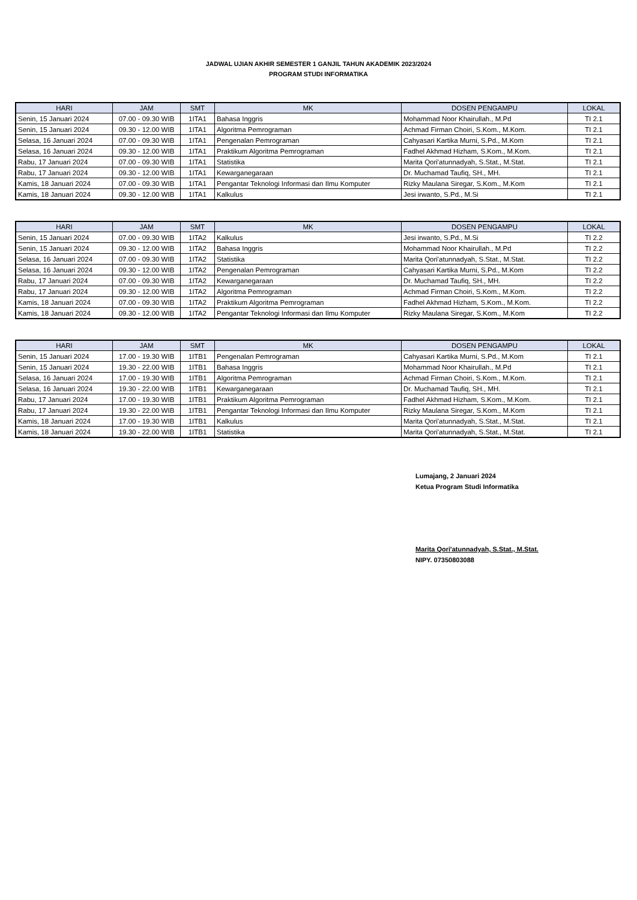JADWAL UJIAN AKHIR SEMESTER 1 GANJIL TAHUN AKADEMIK 2023/2024
PROGRAM STUDI INFORMATIKA
| HARI | JAM | SMT | MK | DOSEN PENGAMPU | LOKAL |
| --- | --- | --- | --- | --- | --- |
| Senin, 15 Januari 2024 | 07.00 - 09.30 WIB | 1ITA1 | Bahasa Inggris | Mohammad Noor Khairullah., M.Pd | TI 2.1 |
| Senin, 15 Januari 2024 | 09.30 - 12.00 WIB | 1ITA1 | Algoritma Pemrograman | Achmad Firman Choiri, S.Kom., M.Kom. | TI 2.1 |
| Selasa, 16 Januari 2024 | 07.00 - 09.30 WIB | 1ITA1 | Pengenalan Pemrograman | Cahyasari Kartika Murni, S.Pd., M.Kom | TI 2.1 |
| Selasa, 16 Januari 2024 | 09.30 - 12.00 WIB | 1ITA1 | Praktikum Algoritma Pemrograman | Fadhel Akhmad Hizham, S.Kom., M.Kom. | TI 2.1 |
| Rabu, 17 Januari 2024 | 07.00 - 09.30 WIB | 1ITA1 | Statistika | Marita Qori'atunnadyah, S.Stat., M.Stat. | TI 2.1 |
| Rabu, 17 Januari 2024 | 09.30 - 12.00 WIB | 1ITA1 | Kewarganegaraan | Dr. Muchamad Taufiq, SH., MH. | TI 2.1 |
| Kamis, 18 Januari 2024 | 07.00 - 09.30 WIB | 1ITA1 | Pengantar Teknologi Informasi dan Ilmu Komputer | Rizky Maulana Siregar, S.Kom., M.Kom | TI 2.1 |
| Kamis, 18 Januari 2024 | 09.30 - 12.00 WIB | 1ITA1 | Kalkulus | Jesi irwanto, S.Pd., M.Si | TI 2.1 |
| HARI | JAM | SMT | MK | DOSEN PENGAMPU | LOKAL |
| --- | --- | --- | --- | --- | --- |
| Senin, 15 Januari 2024 | 07.00 - 09.30 WIB | 1ITA2 | Kalkulus | Jesi irwanto, S.Pd., M.Si | TI 2.2 |
| Senin, 15 Januari 2024 | 09.30 - 12.00 WIB | 1ITA2 | Bahasa Inggris | Mohammad Noor Khairullah., M.Pd | TI 2.2 |
| Selasa, 16 Januari 2024 | 07.00 - 09.30 WIB | 1ITA2 | Statistika | Marita Qori'atunnadyah, S.Stat., M.Stat. | TI 2.2 |
| Selasa, 16 Januari 2024 | 09.30 - 12.00 WIB | 1ITA2 | Pengenalan Pemrograman | Cahyasari Kartika Murni, S.Pd., M.Kom | TI 2.2 |
| Rabu, 17 Januari 2024 | 07.00 - 09.30 WIB | 1ITA2 | Kewarganegaraan | Dr. Muchamad Taufiq, SH., MH. | TI 2.2 |
| Rabu, 17 Januari 2024 | 09.30 - 12.00 WIB | 1ITA2 | Algoritma Pemrograman | Achmad Firman Choiri, S.Kom., M.Kom. | TI 2.2 |
| Kamis, 18 Januari 2024 | 07.00 - 09.30 WIB | 1ITA2 | Praktikum Algoritma Pemrograman | Fadhel Akhmad Hizham, S.Kom., M.Kom. | TI 2.2 |
| Kamis, 18 Januari 2024 | 09.30 - 12.00 WIB | 1ITA2 | Pengantar Teknologi Informasi dan Ilmu Komputer | Rizky Maulana Siregar, S.Kom., M.Kom | TI 2.2 |
| HARI | JAM | SMT | MK | DOSEN PENGAMPU | LOKAL |
| --- | --- | --- | --- | --- | --- |
| Senin, 15 Januari 2024 | 17.00 - 19.30 WIB | 1ITB1 | Pengenalan Pemrograman | Cahyasari Kartika Murni, S.Pd., M.Kom | TI 2.1 |
| Senin, 15 Januari 2024 | 19.30 - 22.00 WIB | 1ITB1 | Bahasa Inggris | Mohammad Noor Khairullah., M.Pd | TI 2.1 |
| Selasa, 16 Januari 2024 | 17.00 - 19.30 WIB | 1ITB1 | Algoritma Pemrograman | Achmad Firman Choiri, S.Kom., M.Kom. | TI 2.1 |
| Selasa, 16 Januari 2024 | 19.30 - 22.00 WIB | 1ITB1 | Kewarganegaraan | Dr. Muchamad Taufiq, SH., MH. | TI 2.1 |
| Rabu, 17 Januari 2024 | 17.00 - 19.30 WIB | 1ITB1 | Praktikum Algoritma Pemrograman | Fadhel Akhmad Hizham, S.Kom., M.Kom. | TI 2.1 |
| Rabu, 17 Januari 2024 | 19.30 - 22.00 WIB | 1ITB1 | Pengantar Teknologi Informasi dan Ilmu Komputer | Rizky Maulana Siregar, S.Kom., M.Kom | TI 2.1 |
| Kamis, 18 Januari 2024 | 17.00 - 19.30 WIB | 1ITB1 | Kalkulus | Marita Qori'atunnadyah, S.Stat., M.Stat. | TI 2.1 |
| Kamis, 18 Januari 2024 | 19.30 - 22.00 WIB | 1ITB1 | Statistika | Marita Qori'atunnadyah, S.Stat., M.Stat. | TI 2.1 |
Lumajang, 2 Januari 2024
Ketua Program Studi Informatika
Marita Qori'atunnadyah, S.Stat., M.Stat.
NIPY. 07350803088